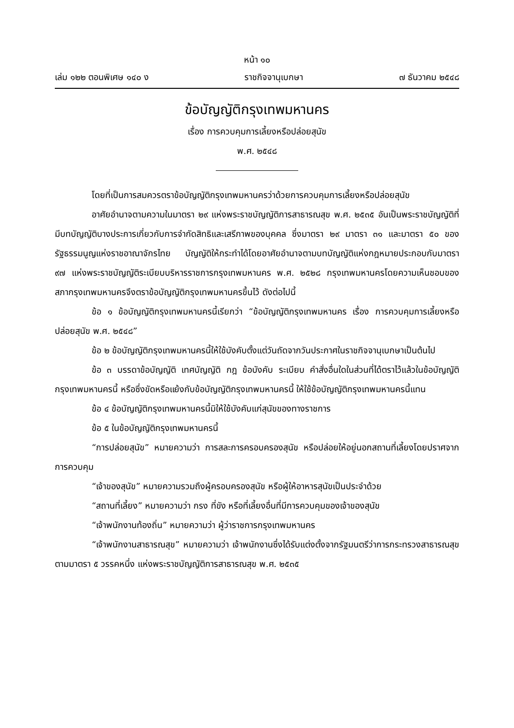หน้า ๑๐
เล่ม ๑๒๒ ตอนพิเศษ ๑๔๐ ง ราชกิจจานุเบกษา ๗ ธันวาคม ๒๕๔๘
ข้อบัญญัติกรุงเทพมหานคร
เรื่อง การควบคุมการเลี้ยงหรือปล่อยสุนัข
พ.ศ. ๒๕๔๘
โดยที่เป็นการสมควรตราข้อบัญญัติกรุงเทพมหานครว่าด้วยการควบคุมการเลี้ยงหรือปล่อยสุนัข
อาศัยอำนาจตามความในมาตรา ๒๙ แห่งพระราชบัญญัติการสาธารณสุข พ.ศ. ๒๕๓๕ อันเป็นพระราชบัญญัติที่มีบทบัญญัติบางประการเกี่ยวกับการจำกัดสิทธิและเสรีภาพของบุคคล ซึ่งมาตรา ๒๙ มาตรา ๓๑ และมาตรา ๕๐ ของรัฐธรรมนูญแห่งราชอาณาจักรไทย บัญญัติให้กระทำได้โดยอาศัยอำนาจตามบทบัญญัติแห่งกฎหมายประกอบกับมาตรา ๙๗ แห่งพระราชบัญญัติระเบียบบริหารราชการกรุงเทพมหานคร พ.ศ. ๒๕๒๘ กรุงเทพมหานครโดยความเห็นชอบของสภากรุงเทพมหานครจึงตราข้อบัญญัติกรุงเทพมหานครขึ้นไว้ ดังต่อไปนี้
ข้อ ๑ ข้อบัญญัติกรุงเทพมหานครนี้เรียกว่า “ข้อบัญญัติกรุงเทพมหานคร เรื่อง การควบคุมการเลี้ยงหรือปล่อยสุนัข พ.ศ. ๒๕๔๘”
ข้อ ๒ ข้อบัญญัติกรุงเทพมหานครนี้ให้ใช้บังคับตั้งแต่วันถัดจากวันประกาศในราชกิจจานุเบกษาเป็นต้นไป
ข้อ ๓ บรรดาข้อบัญญัติ เทศบัญญัติ กฎ ข้อบังคับ ระเบียบ คำสั่งอื่นใดในส่วนที่ได้ตราไว้แล้วในข้อบัญญัติกรุงเทพมหานครนี้ หรือซึ่งขัดหรือแย้งกับข้อบัญญัติกรุงเทพมหานครนี้ ให้ใช้ข้อบัญญัติกรุงเทพมหานครนี้แทน
ข้อ ๔ ข้อบัญญัติกรุงเทพมหานครนี้มิให้ใช้บังคับแก่สุนัขของทางราชการ
ข้อ ๕ ในข้อบัญญัติกรุงเทพมหานครนี้
“การปล่อยสุนัข” หมายความว่า การสละการครอบครองสุนัข หรือปล่อยให้อยู่นอกสถานที่เลี้ยงโดยปราศจากการควบคุม
“เจ้าของสุนัข” หมายความรวมถึงผู้ครอบครองสุนัข หรือผู้ให้อาหารสุนัขเป็นประจำด้วย
“สถานที่เลี้ยง” หมายความว่า กรง ที่ขัง หรือที่เลี้ยงอื่นที่มีการควบคุมของเจ้าของสุนัข
“เจ้าพนักงานท้องถิ่น” หมายความว่า ผู้ว่าราชการกรุงเทพมหานคร
“เจ้าพนักงานสาธารณสุข” หมายความว่า เจ้าพนักงานซึ่งได้รับแต่งตั้งจากรัฐมนตรีว่าการกระทรวงสาธารณสุข ตามมาตรา ๕ วรรคหนึ่ง แห่งพระราชบัญญัติการสาธารณสุข พ.ศ. ๒๕๓๕